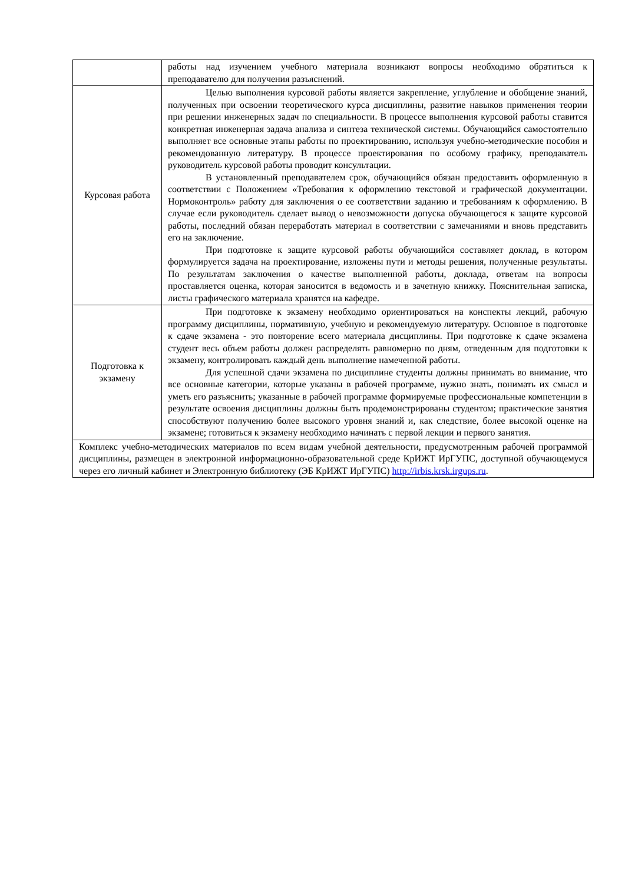| | работы над изучением учебного материала возникают вопросы необходимо обратиться к преподавателю для получения разъяснений. |
| Курсовая работа | Целью выполнения курсовой работы является закрепление, углубление и обобщение знаний, полученных при освоении теоретического курса дисциплины, развитие навыков применения теории при решении инженерных задач по специальности. В процессе выполнения курсовой работы ставится конкретная инженерная задача анализа и синтеза технической системы. Обучающийся самостоятельно выполняет все основные этапы работы по проектированию, используя учебно-методические пособия и рекомендованную литературу. В процессе проектирования по особому графику, преподаватель руководитель курсовой работы проводит консультации. В установленный преподавателем срок, обучающийся обязан предоставить оформленную в соответствии с Положением «Требования к оформлению текстовой и графической документации. Нормоконтроль» работу для заключения о ее соответствии заданию и требованиям к оформлению. В случае если руководитель сделает вывод о невозможности допуска обучающегося к защите курсовой работы, последний обязан переработать материал в соответствии с замечаниями и вновь представить его на заключение. При подготовке к защите курсовой работы обучающийся составляет доклад, в котором формулируется задача на проектирование, изложены пути и методы решения, полученные результаты. По результатам заключения о качестве выполненной работы, доклада, ответам на вопросы проставляется оценка, которая заносится в ведомость и в зачетную книжку. Пояснительная записка, листы графического материала хранятся на кафедре. |
| Подготовка к экзамену | При подготовке к экзамену необходимо ориентироваться на конспекты лекций, рабочую программу дисциплины, нормативную, учебную и рекомендуемую литературу. Основное в подготовке к сдаче экзамена - это повторение всего материала дисциплины. При подготовке к сдаче экзамена студент весь объем работы должен распределять равномерно по дням, отведенным для подготовки к экзамену, контролировать каждый день выполнение намеченной работы. Для успешной сдачи экзамена по дисциплине студенты должны принимать во внимание, что все основные категории, которые указаны в рабочей программе, нужно знать, понимать их смысл и уметь его разъяснить; указанные в рабочей программе формируемые профессиональные компетенции в результате освоения дисциплины должны быть продемонстрированы студентом; практические занятия способствуют получению более высокого уровня знаний и, как следствие, более высокой оценке на экзамене; готовиться к экзамену необходимо начинать с первой лекции и первого занятия. |
| Комплекс учебно-методических материалов по всем видам учебной деятельности, предусмотренным рабочей программой дисциплины, размещен в электронной информационно-образовательной среде КрИЖТ ИрГУПС, доступной обучающемуся через его личный кабинет и Электронную библиотеку (ЭБ КрИЖТ ИрГУПС) http://irbis.krsk.irgups.ru . | |